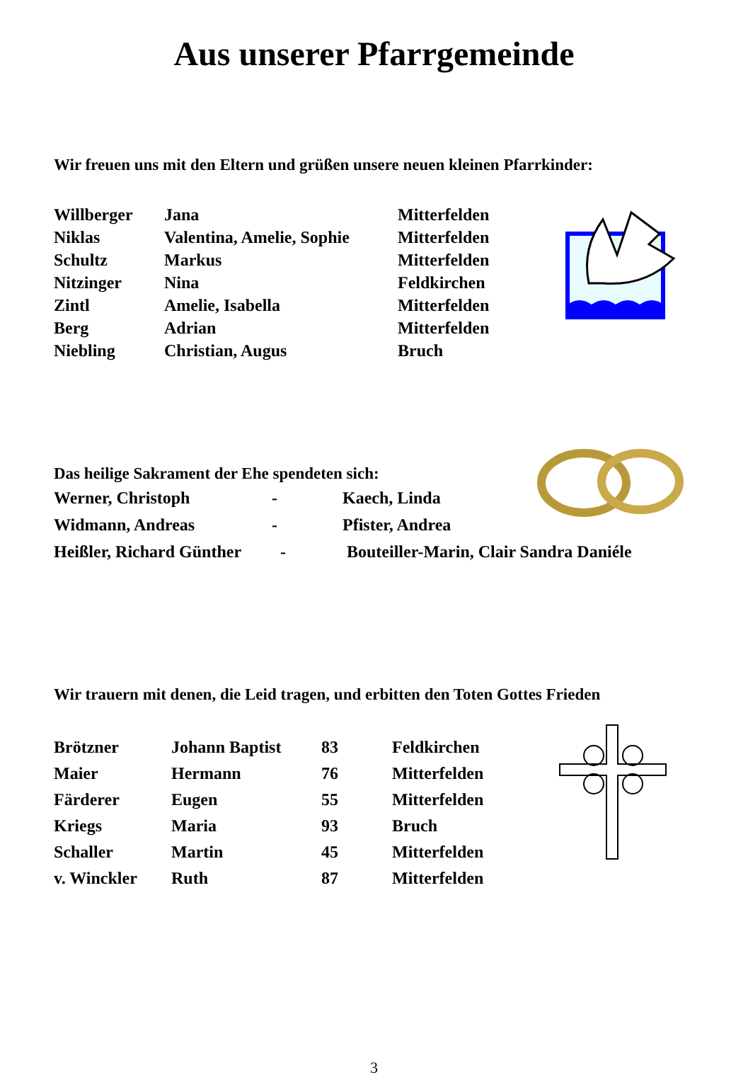Aus unserer Pfarrgemeinde
Wir freuen uns mit den Eltern und grüßen unsere neuen kleinen Pfarrkinder:
| Willberger | Jana | Mitterfelden |
| Niklas | Valentina, Amelie, Sophie | Mitterfelden |
| Schultz | Markus | Mitterfelden |
| Nitzinger | Nina | Feldkirchen |
| Zintl | Amelie, Isabella | Mitterfelden |
| Berg | Adrian | Mitterfelden |
| Niebling | Christian, Augus | Bruch |
Das heilige Sakrament der Ehe spendeten sich:
| Werner, Christoph | - | Kaech, Linda |
| Widmann, Andreas | - | Pfister, Andrea |
| Heißler, Richard Günther | - | Bouteiller-Marin, Clair Sandra Daniéle |
Wir trauern mit denen, die Leid tragen, und erbitten den Toten Gottes Frieden
| Brötzner | Johann Baptist | 83 | Feldkirchen |
| Maier | Hermann | 76 | Mitterfelden |
| Färderer | Eugen | 55 | Mitterfelden |
| Kriegs | Maria | 93 | Bruch |
| Schaller | Martin | 45 | Mitterfelden |
| v. Winckler | Ruth | 87 | Mitterfelden |
3